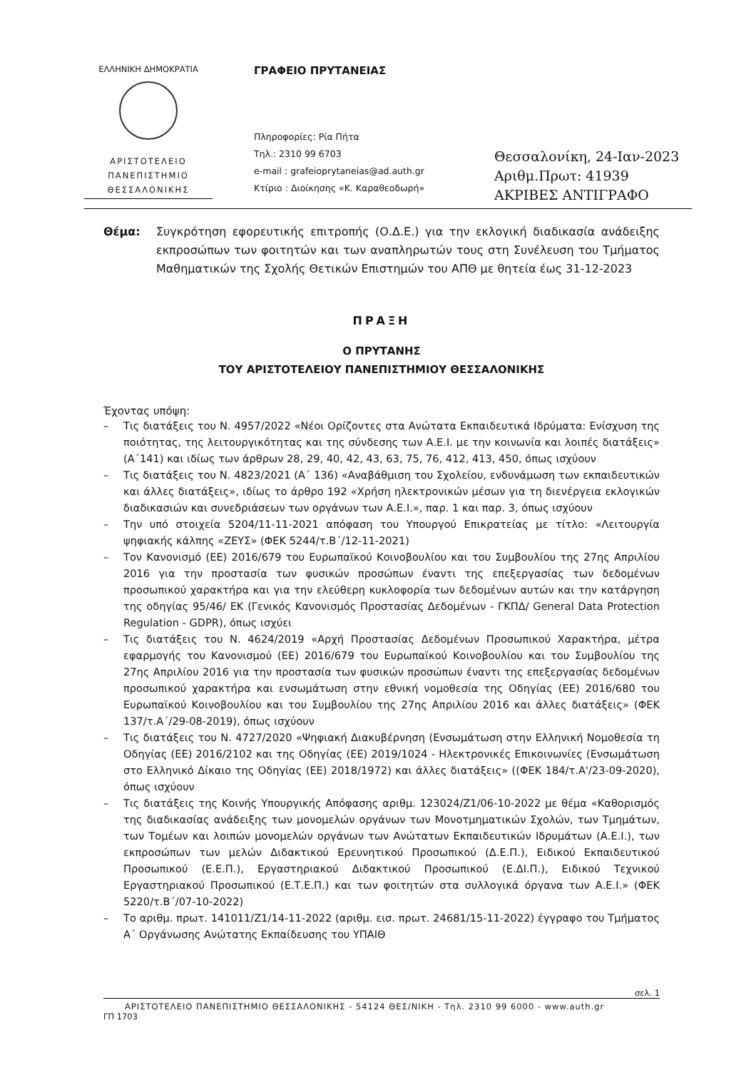ΕΛΛΗΝΙΚΗ ΔΗΜΟΚΡΑΤΙΑ
ΑΡΙΣΤΟΤΕΛΕΙΟ
ΠΑΝΕΠΙΣΤΗΜΙΟ
ΘΕΣΣΑΛΟΝΙΚΗΣ
ΓΡΑΦΕΙΟ ΠΡΥΤΑΝΕΙΑΣ
Πληροφορίες: Ρία Πήτα
Τηλ.: 2310 99 6703
e-mail : grafeioprytaneias@ad.auth.gr
Κτίριο : Διοίκησης «Κ. Καραθεοδωρή»
Θεσσαλονίκη, 24-Ιαν-2023
Αριθμ.Πρωτ: 41939
ΑΚΡΙΒΕΣ ΑΝΤΙΓΡΑΦΟ
Θέμα: Συγκρότηση εφορευτικής επιτροπής (Ο.Δ.Ε.) για την εκλογική διαδικασία ανάδειξης εκπροσώπων των φοιτητών και των αναπληρωτών τους στη Συνέλευση του Τμήματος Μαθηματικών της Σχολής Θετικών Επιστημών του ΑΠΘ με θητεία έως 31-12-2023
ΠΡΑΞΗ
Ο ΠΡΥΤΑΝΗΣ
ΤΟΥ ΑΡΙΣΤΟΤΕΛΕΙΟΥ ΠΑΝΕΠΙΣΤΗΜΙΟΥ ΘΕΣΣΑΛΟΝΙΚΗΣ
Έχοντας υπόψη:
– Τις διατάξεις του Ν. 4957/2022 «Νέοι Ορίζοντες στα Ανώτατα Εκπαιδευτικά Ιδρύματα: Ενίσχυση της ποιότητας, της λειτουργικότητας και της σύνδεσης των Α.Ε.Ι. με την κοινωνία και λοιπές διατάξεις» (Α΄141) και ιδίως των άρθρων 28, 29, 40, 42, 43, 63, 75, 76, 412, 413, 450, όπως ισχύουν
– Τις διατάξεις του Ν. 4823/2021 (Α΄ 136) «Αναβάθμιση του Σχολείου, ενδυνάμωση των εκπαιδευτικών και άλλες διατάξεις», ιδίως το άρθρο 192 «Χρήση ηλεκτρονικών μέσων για τη διενέργεια εκλογικών διαδικασιών και συνεδριάσεων των οργάνων των Α.Ε.Ι.», παρ. 1 και παρ. 3, όπως ισχύουν
– Την υπό στοιχεία 5204/11-11-2021 απόφαση του Υπουργού Επικρατείας με τίτλο: «Λειτουργία ψηφιακής κάλπης «ΖΕΥΣ» (ΦΕΚ 5244/τ.Β΄/12-11-2021)
– Τον Κανονισμό (ΕΕ) 2016/679 του Ευρωπαϊκού Κοινοβουλίου και του Συμβουλίου της 27ης Απριλίου 2016 για την προστασία των φυσικών προσώπων έναντι της επεξεργασίας των δεδομένων προσωπικού χαρακτήρα και για την ελεύθερη κυκλοφορία των δεδομένων αυτών και την κατάργηση της οδηγίας 95/46/ ΕΚ (Γενικός Κανονισμός Προστασίας Δεδομένων - ΓΚΠΔ/ General Data Protection Regulation - GDPR), όπως ισχύει
– Τις διατάξεις του Ν. 4624/2019 «Αρχή Προστασίας Δεδομένων Προσωπικού Χαρακτήρα, μέτρα εφαρμογής του Κανονισμού (ΕΕ) 2016/679 του Ευρωπαϊκού Κοινοβουλίου και του Συμβουλίου της 27ης Απριλίου 2016 για την προστασία των φυσικών προσώπων έναντι της επεξεργασίας δεδομένων προσωπικού χαρακτήρα και ενσωμάτωση στην εθνική νομοθεσία της Οδηγίας (ΕΕ) 2016/680 του Ευρωπαϊκού Κοινοβουλίου και του Συμβουλίου της 27ης Απριλίου 2016 και άλλες διατάξεις» (ΦΕΚ 137/τ.Α΄/29-08-2019), όπως ισχύουν
– Τις διατάξεις του Ν. 4727/2020 «Ψηφιακή Διακυβέρνηση (Ενσωμάτωση στην Ελληνική Νομοθεσία τη Οδηγίας (ΕΕ) 2016/2102 και της Οδηγίας (ΕΕ) 2019/1024 - Ηλεκτρονικές Επικοινωνίες (Ενσωμάτωση στο Ελληνικό Δίκαιο της Οδηγίας (ΕΕ) 2018/1972) και άλλες διατάξεις» ((ΦΕΚ 184/τ.Α'/23-09-2020), όπως ισχύουν
– Τις διατάξεις της Κοινής Υπουργικής Απόφασης αριθμ. 123024/Ζ1/06-10-2022 με θέμα «Καθορισμός της διαδικασίας ανάδειξης των μονομελών οργάνων των Μονοτμηματικών Σχολών, των Τμημάτων, των Τομέων και λοιπών μονομελών οργάνων των Ανώτατων Εκπαιδευτικών Ιδρυμάτων (Α.Ε.Ι.), των εκπροσώπων των μελών Διδακτικού Ερευνητικού Προσωπικού (Δ.Ε.Π.), Ειδικού Εκπαιδευτικού Προσωπικού (Ε.Ε.Π.), Εργαστηριακού Διδακτικού Προσωπικού (Ε.ΔΙ.Π.), Ειδικού Τεχνικού Εργαστηριακού Προσωπικού (Ε.Τ.Ε.Π.) και των φοιτητών στα συλλογικά όργανα των Α.Ε.Ι.» (ΦΕΚ 5220/τ.Β΄/07-10-2022)
– Το αριθμ. πρωτ. 141011/Ζ1/14-11-2022 (αριθμ. εισ. πρωτ. 24681/15-11-2022) έγγραφο του Τμήματος Α΄ Οργάνωσης Ανώτατης Εκπαίδευσης του ΥΠΑΙΘ
σελ. 1
ΑΡΙΣΤΟΤΕΛΕΙΟ ΠΑΝΕΠΙΣΤΗΜΙΟ ΘΕΣΣΑΛΟΝΙΚΗΣ - 54124 ΘΕΣ/ΝΙΚΗ - Τηλ. 2310 99 6000 - www.auth.gr
ΓΠ 1703